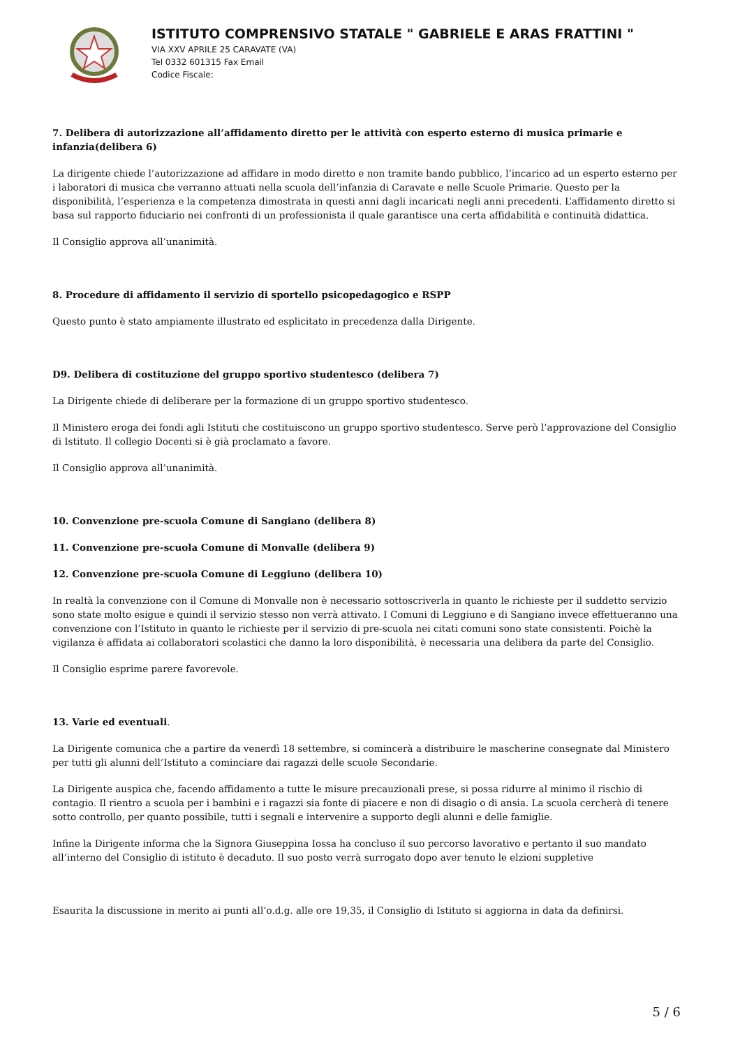ISTITUTO COMPRENSIVO STATALE " GABRIELE E ARAS FRATTINI "
VIA XXV APRILE 25 CARAVATE (VA)
Tel 0332 601315 Fax Email
Codice Fiscale:
7. Delibera di autorizzazione all’affidamento diretto per le attività con esperto esterno di musica primarie e infanzia(delibera 6)
La dirigente chiede l’autorizzazione ad affidare in modo diretto e non tramite bando pubblico, l’incarico ad un esperto esterno per i laboratori di musica che verranno attuati nella scuola dell’infanzia di Caravate e nelle Scuole Primarie. Questo per la disponibilità, l’esperienza e la competenza dimostrata in questi anni dagli incaricati negli anni precedenti. L’affidamento diretto si basa sul rapporto fiduciario nei confronti di un professionista il quale garantisce una certa affidabilità e continuità didattica.
Il Consiglio approva all’unanimità.
8. Procedure di affidamento il servizio di sportello psicopedagogico e RSPP
Questo punto è stato ampiamente illustrato ed esplicitato in precedenza dalla Dirigente.
D9. Delibera di costituzione del gruppo sportivo studentesco (delibera 7)
La Dirigente chiede di deliberare per la formazione di un gruppo sportivo studentesco.
Il Ministero eroga dei fondi agli Istituti che costituiscono un gruppo sportivo studentesco. Serve però l’approvazione del Consiglio di Istituto. Il collegio Docenti si è già proclamato a favore.
Il Consiglio approva all’unanimità.
10. Convenzione pre-scuola Comune di Sangiano (delibera 8)
11. Convenzione pre-scuola Comune di Monvalle (delibera 9)
12. Convenzione pre-scuola Comune di Leggiuno (delibera 10)
In realtà la convenzione con il Comune di Monvalle non è necessario sottoscriverla in quanto le richieste per il suddetto servizio sono state molto esigue e quindi il servizio stesso non verrà attivato. I Comuni di Leggiuno e di Sangiano invece effettueranno una convenzione con l’Istituto in quanto le richieste per il servizio di pre-scuola nei citati comuni sono state consistenti. Poichè la vigilanza è affidata ai collaboratori scolastici che danno la loro disponibilità, è necessaria una delibera da parte del Consiglio.
Il Consiglio esprime parere favorevole.
13. Varie ed eventuali.
La Dirigente comunica che a partire da venerdì 18 settembre, si comincerà a distribuire le mascherine consegnate dal Ministero per tutti gli alunni dell’Istituto a cominciare dai ragazzi delle scuole Secondarie.
La Dirigente auspica che, facendo affidamento a tutte le misure precauzionali prese, si possa ridurre al minimo il rischio di contagio. Il rientro a scuola per i bambini e i ragazzi sia fonte di piacere e non di disagio o di ansia. La scuola cercherà di tenere sotto controllo, per quanto possibile, tutti i segnali e intervenire a supporto degli alunni e delle famiglie.
Infine la Dirigente informa che la Signora Giuseppina Iossa ha concluso il suo percorso lavorativo e pertanto il suo mandato all’interno del Consiglio di istituto è decaduto. Il suo posto verrà surrogato dopo aver tenuto le elzioni suppletive
Esaurita la discussione in merito ai punti all’o.d.g. alle ore 19,35, il Consiglio di Istituto si aggiorna in data da definirsi.
5 / 6